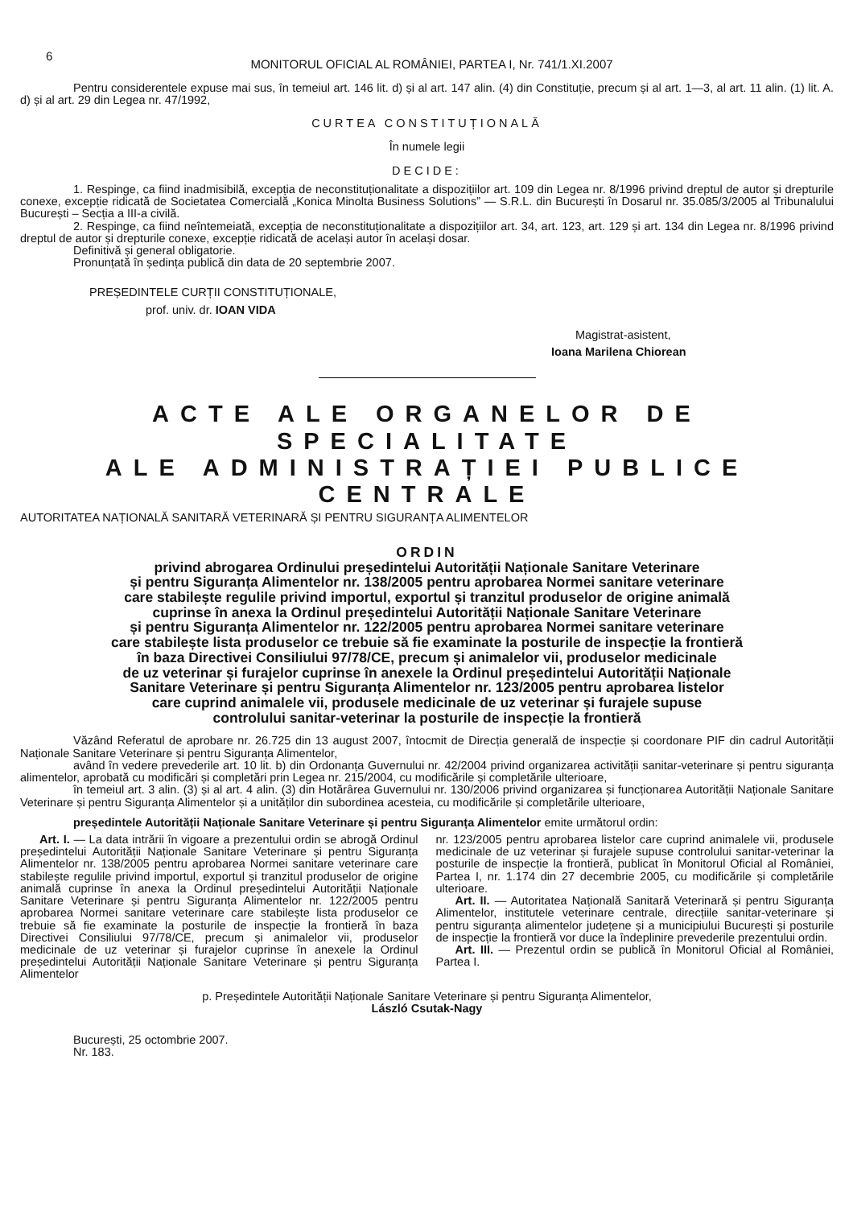6
MONITORUL OFICIAL AL ROMÂNIEI, PARTEA I, Nr. 741/1.XI.2007
Pentru considerentele expuse mai sus, în temeiul art. 146 lit. d) și al art. 147 alin. (4) din Constituție, precum și al art. 1—3, al art. 11 alin. (1) lit. A. d) și al art. 29 din Legea nr. 47/1992,
CURTEA CONSTITUȚIONALĂ
În numele legii
DECIDE:
1. Respinge, ca fiind inadmisibilă, excepția de neconstituționalitate a dispozițiilor art. 109 din Legea nr. 8/1996 privind dreptul de autor și drepturile conexe, excepție ridicată de Societatea Comercială „Konica Minolta Business Solutions” — S.R.L. din București în Dosarul nr. 35.085/3/2005 al Tribunalului București – Secția a III-a civilă.
2. Respinge, ca fiind neîntemeiată, excepția de neconstituționalitate a dispozițiilor art. 34, art. 123, art. 129 și art. 134 din Legea nr. 8/1996 privind dreptul de autor și drepturile conexe, excepție ridicată de același autor în același dosar.
Definitivă și general obligatorie.
Pronunțată în ședința publică din data de 20 septembrie 2007.
PREȘEDINTELE CURȚII CONSTITUȚIONALE,
prof. univ. dr. IOAN VIDA
Magistrat-asistent,
Ioana Marilena Chiorean
ACTE ALE ORGANELOR DE SPECIALITATE
ALE ADMINISTRAȚIEI PUBLICE CENTRALE
AUTORITATEA NAȚIONALĂ SANITARĂ VETERINARĂ ȘI PENTRU SIGURANȚA ALIMENTELOR
ORDIN
privind abrogarea Ordinului președintelui Autorității Naționale Sanitare Veterinare
și pentru Siguranța Alimentelor nr. 138/2005 pentru aprobarea Normei sanitare veterinare
care stabilește regulile privind importul, exportul și tranzitul produselor de origine animală
cuprinse în anexa la Ordinul președintelui Autorității Naționale Sanitare Veterinare
și pentru Siguranța Alimentelor nr. 122/2005 pentru aprobarea Normei sanitare veterinare
care stabilește lista produselor ce trebuie să fie examinate la posturile de inspecție la frontieră
în baza Directivei Consiliului 97/78/CE, precum și animalelor vii, produselor medicinale
de uz veterinar și furajelor cuprinse în anexele la Ordinul președintelui Autorității Naționale
Sanitare Veterinare și pentru Siguranța Alimentelor nr. 123/2005 pentru aprobarea listelor
care cuprind animalele vii, produsele medicinale de uz veterinar și furajele supuse
controlului sanitar-veterinar la posturile de inspecție la frontieră
Văzând Referatul de aprobare nr. 26.725 din 13 august 2007, întocmit de Direcția generală de inspecție și coordonare PIF din cadrul Autorității Naționale Sanitare Veterinare și pentru Siguranța Alimentelor,
având în vedere prevederile art. 10 lit. b) din Ordonanța Guvernului nr. 42/2004 privind organizarea activității sanitar-veterinare și pentru siguranța alimentelor, aprobată cu modificări și completări prin Legea nr. 215/2004, cu modificările și completările ulterioare,
în temeiul art. 3 alin. (3) și al art. 4 alin. (3) din Hotărârea Guvernului nr. 130/2006 privind organizarea și funcționarea Autorității Naționale Sanitare Veterinare și pentru Siguranța Alimentelor și a unităților din subordinea acesteia, cu modificările și completările ulterioare,
președintele Autorității Naționale Sanitare Veterinare și pentru Siguranța Alimentelor emite următorul ordin:
Art. I. — La data intrării în vigoare a prezentului ordin se abrogă Ordinul președintelui Autorității Naționale Sanitare Veterinare și pentru Siguranța Alimentelor nr. 138/2005 pentru aprobarea Normei sanitare veterinare care stabilește regulile privind importul, exportul și tranzitul produselor de origine animală cuprinse în anexa la Ordinul președintelui Autorității Naționale Sanitare Veterinare și pentru Siguranța Alimentelor nr. 122/2005 pentru aprobarea Normei sanitare veterinare care stabilește lista produselor ce trebuie să fie examinate la posturile de inspecție la frontieră în baza Directivei Consiliului 97/78/CE, precum și animalelor vii, produselor medicinale de uz veterinar și furajelor cuprinse în anexele la Ordinul președintelui Autorității Naționale Sanitare Veterinare și pentru Siguranța Alimentelor
nr. 123/2005 pentru aprobarea listelor care cuprind animalele vii, produsele medicinale de uz veterinar și furajele supuse controlului sanitar-veterinar la posturile de inspecție la frontieră, publicat în Monitorul Oficial al României, Partea I, nr. 1.174 din 27 decembrie 2005, cu modificările și completările ulterioare.
Art. II. — Autoritatea Națională Sanitară Veterinară și pentru Siguranța Alimentelor, institutele veterinare centrale, direcțiile sanitar-veterinare și pentru siguranța alimentelor județene și a municipiului București și posturile de inspecție la frontieră vor duce la îndeplinire prevederile prezentului ordin.
Art. III. — Prezentul ordin se publică în Monitorul Oficial al României, Partea I.
p. Președintele Autorității Naționale Sanitare Veterinare și pentru Siguranța Alimentelor,
László Csutak-Nagy
București, 25 octombrie 2007.
Nr. 183.